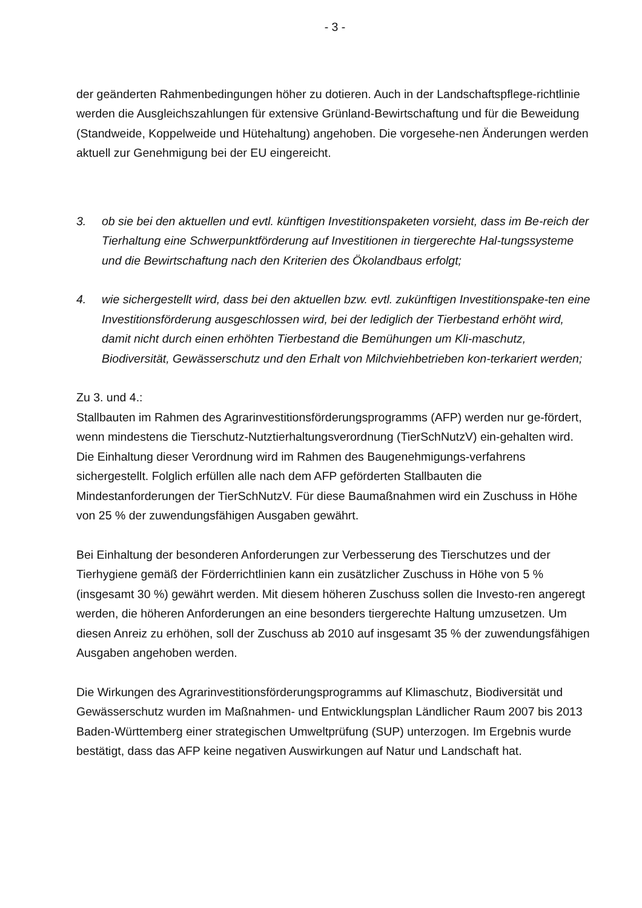- 3 -
der geänderten Rahmenbedingungen höher zu dotieren. Auch in der Landschaftspflege-richtlinie werden die Ausgleichszahlungen für extensive Grünland-Bewirtschaftung und für die Beweidung (Standweide, Koppelweide und Hütehaltung) angehoben. Die vorgesehe-nen Änderungen werden aktuell zur Genehmigung bei der EU eingereicht.
3. ob sie bei den aktuellen und evtl. künftigen Investitionspaketen vorsieht, dass im Be-reich der Tierhaltung eine Schwerpunktförderung auf Investitionen in tiergerechte Hal-tungssysteme und die Bewirtschaftung nach den Kriterien des Ökolandbaus erfolgt;
4. wie sichergestellt wird, dass bei den aktuellen bzw. evtl. zukünftigen Investitionspake-ten eine Investitionsförderung ausgeschlossen wird, bei der lediglich der Tierbestand erhöht wird, damit nicht durch einen erhöhten Tierbestand die Bemühungen um Kli-maschutz, Biodiversität, Gewässerschutz und den Erhalt von Milchviehbetrieben kon-terkariert werden;
Zu 3. und 4.:
Stallbauten im Rahmen des Agrarinvestitionsförderungsprogramms (AFP) werden nur ge-fördert, wenn mindestens die Tierschutz-Nutztierhaltungsverordnung (TierSchNutzV) ein-gehalten wird. Die Einhaltung dieser Verordnung wird im Rahmen des Baugenehmigungs-verfahrens sichergestellt. Folglich erfüllen alle nach dem AFP geförderten Stallbauten die Mindestanforderungen der TierSchNutzV. Für diese Baumaßnahmen wird ein Zuschuss in Höhe von 25 % der zuwendungsfähigen Ausgaben gewährt.
Bei Einhaltung der besonderen Anforderungen zur Verbesserung des Tierschutzes und der Tierhygiene gemäß der Förderrichtlinien kann ein zusätzlicher Zuschuss in Höhe von 5 % (insgesamt 30 %) gewährt werden. Mit diesem höheren Zuschuss sollen die Investo-ren angeregt werden, die höheren Anforderungen an eine besonders tiergerechte Haltung umzusetzen. Um diesen Anreiz zu erhöhen, soll der Zuschuss ab 2010 auf insgesamt 35 % der zuwendungsfähigen Ausgaben angehoben werden.
Die Wirkungen des Agrarinvestitionsförderungsprogramms auf Klimaschutz, Biodiversität und Gewässerschutz wurden im Maßnahmen- und Entwicklungsplan Ländlicher Raum 2007 bis 2013 Baden-Württemberg einer strategischen Umweltprüfung (SUP) unterzogen. Im Ergebnis wurde bestätigt, dass das AFP keine negativen Auswirkungen auf Natur und Landschaft hat.